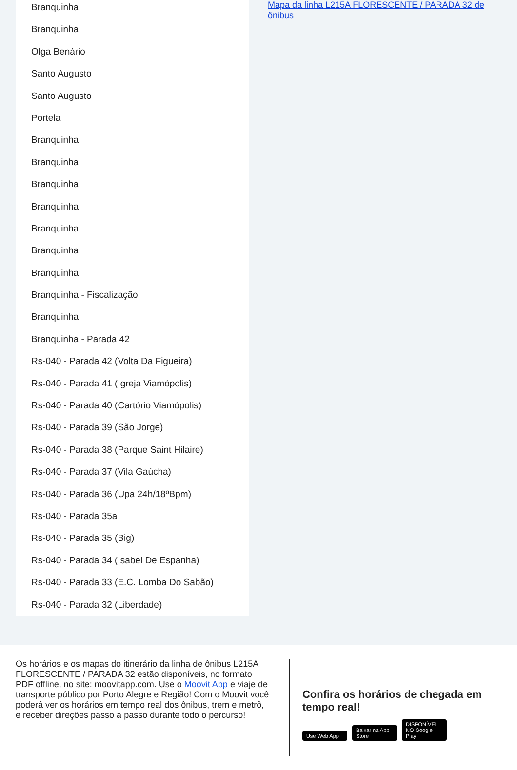Branquinha
Branquinha
Olga Benário
Santo Augusto
Santo Augusto
Portela
Branquinha
Branquinha
Branquinha
Branquinha
Branquinha
Branquinha
Branquinha
Branquinha - Fiscalização
Branquinha
Branquinha - Parada 42
Rs-040 - Parada 42 (Volta Da Figueira)
Rs-040 - Parada 41 (Igreja Viamópolis)
Rs-040 - Parada 40 (Cartório Viamópolis)
Rs-040 - Parada 39 (São Jorge)
Rs-040 - Parada 38 (Parque Saint Hilaire)
Rs-040 - Parada 37 (Vila Gaúcha)
Rs-040 - Parada 36 (Upa 24h/18ºBpm)
Rs-040 - Parada 35a
Rs-040 - Parada 35 (Big)
Rs-040 - Parada 34 (Isabel De Espanha)
Rs-040 - Parada 33 (E.C. Lomba Do Sabão)
Rs-040 - Parada 32 (Liberdade)
Mapa da linha L215A FLORESCENTE / PARADA 32 de ônibus
Os horários e os mapas do itinerário da linha de ônibus L215A FLORESCENTE / PARADA 32 estão disponíveis, no formato PDF offline, no site: moovitapp.com. Use o Moovit App e viaje de transporte público por Porto Alegre e Região! Com o Moovit você poderá ver os horários em tempo real dos ônibus, trem e metrô, e receber direções passo a passo durante todo o percurso!
Confira os horários de chegada em tempo real!
Use Web App Baixar na App Store DISPONÍVEL NO Google Play